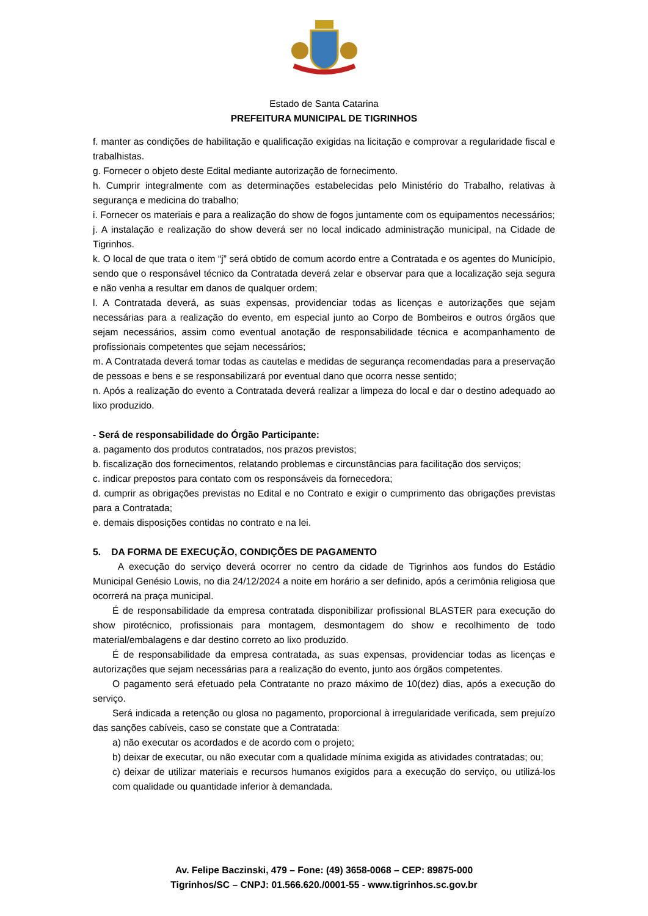Estado de Santa Catarina
PREFEITURA MUNICIPAL DE TIGRINHOS
f. manter as condições de habilitação e qualificação exigidas na licitação e comprovar a regularidade fiscal e trabalhistas.
g. Fornecer o objeto deste Edital mediante autorização de fornecimento.
h. Cumprir integralmente com as determinações estabelecidas pelo Ministério do Trabalho, relativas à segurança e medicina do trabalho;
i. Fornecer os materiais e para a realização do show de fogos juntamente com os equipamentos necessários;
j. A instalação e realização do show deverá ser no local indicado administração municipal, na Cidade de Tigrinhos.
k. O local de que trata o item “j” será obtido de comum acordo entre a Contratada e os agentes do Município, sendo que o responsável técnico da Contratada deverá zelar e observar para que a localização seja segura e não venha a resultar em danos de qualquer ordem;
l. A Contratada deverá, as suas expensas, providenciar todas as licenças e autorizações que sejam necessárias para a realização do evento, em especial junto ao Corpo de Bombeiros e outros órgãos que sejam necessários, assim como eventual anotação de responsabilidade técnica e acompanhamento de profissionais competentes que sejam necessários;
m. A Contratada deverá tomar todas as cautelas e medidas de segurança recomendadas para a preservação de pessoas e bens e se responsabilizará por eventual dano que ocorra nesse sentido;
n. Após a realização do evento a Contratada deverá realizar a limpeza do local e dar o destino adequado ao lixo produzido.
- Será de responsabilidade do Órgão Participante:
a. pagamento dos produtos contratados, nos prazos previstos;
b. fiscalização dos fornecimentos, relatando problemas e circunstâncias para facilitação dos serviços;
c. indicar prepostos para contato com os responsáveis da fornecedora;
d. cumprir as obrigações previstas no Edital e no Contrato e exigir o cumprimento das obrigações previstas para a Contratada;
e. demais disposições contidas no contrato e na lei.
5. DA FORMA DE EXECUÇÃO, CONDIÇÕES DE PAGAMENTO
A execução do serviço deverá ocorrer no centro da cidade de Tigrinhos aos fundos do Estádio Municipal Genésio Lowis, no dia 24/12/2024 a noite em horário a ser definido, após a cerimônia religiosa que ocorrerá na praça municipal.
É de responsabilidade da empresa contratada disponibilizar profissional BLASTER para execução do show pirotécnico, profissionais para montagem, desmontagem do show e recolhimento de todo material/embalagens e dar destino correto ao lixo produzido.
É de responsabilidade da empresa contratada, as suas expensas, providenciar todas as licenças e autorizações que sejam necessárias para a realização do evento, junto aos órgãos competentes.
O pagamento será efetuado pela Contratante no prazo máximo de 10(dez) dias, após a execução do serviço.
Será indicada a retenção ou glosa no pagamento, proporcional à irregularidade verificada, sem prejuízo das sanções cabíveis, caso se constate que a Contratada:
a) não executar os acordados e de acordo com o projeto;
b) deixar de executar, ou não executar com a qualidade mínima exigida as atividades contratadas; ou;
c) deixar de utilizar materiais e recursos humanos exigidos para a execução do serviço, ou utilizá-los com qualidade ou quantidade inferior à demandada.
Av. Felipe Baczinski, 479 – Fone: (49) 3658-0068 – CEP: 89875-000
Tigrinhos/SC – CNPJ: 01.566.620./0001-55 - www.tigrinhos.sc.gov.br